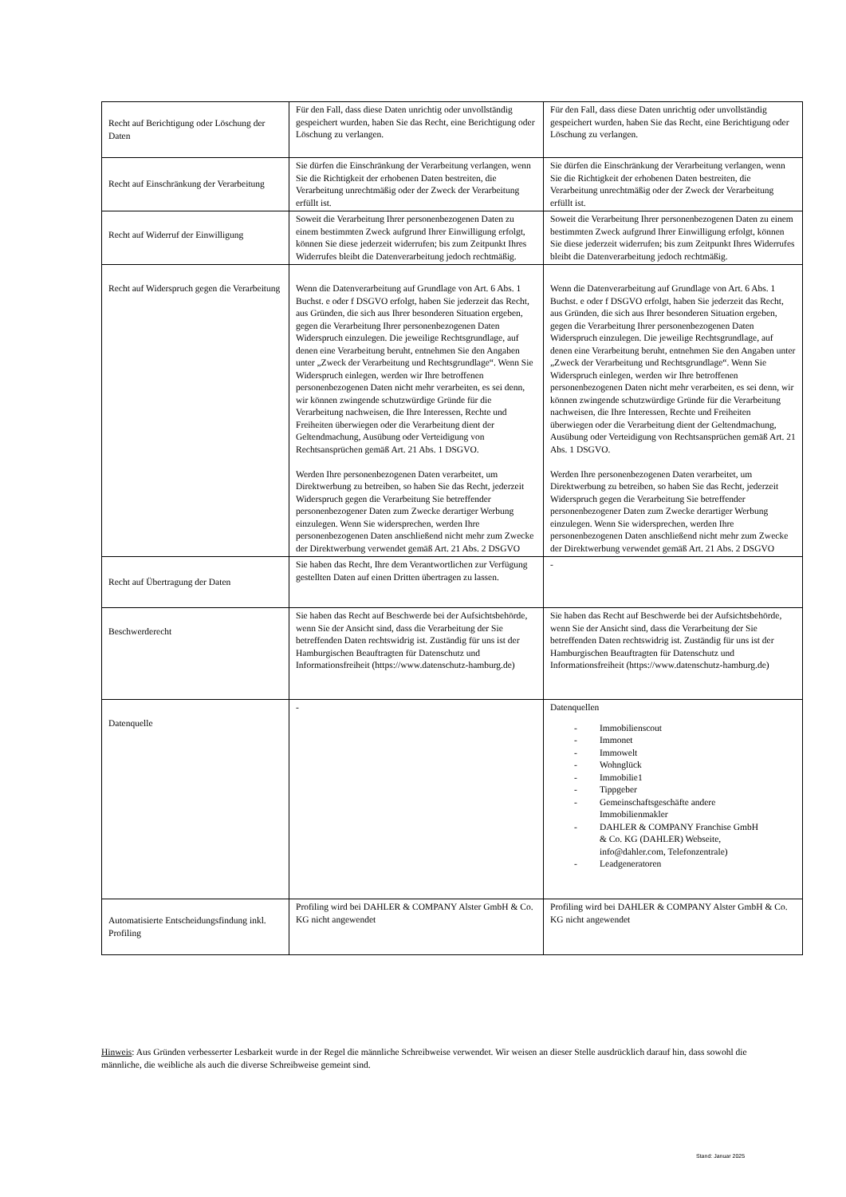| Recht auf Berichtigung oder Löschung der Daten | Für den Fall, dass diese Daten unrichtig oder unvollständig gespeichert wurden, haben Sie das Recht, eine Berichtigung oder Löschung zu verlangen. | Für den Fall, dass diese Daten unrichtig oder unvollständig gespeichert wurden, haben Sie das Recht, eine Berichtigung oder Löschung zu verlangen. |
| Recht auf Einschränkung der Verarbeitung | Sie dürfen die Einschränkung der Verarbeitung verlangen, wenn Sie die Richtigkeit der erhobenen Daten bestreiten, die Verarbeitung unrechtmäßig oder der Zweck der Verarbeitung erfüllt ist. | Sie dürfen die Einschränkung der Verarbeitung verlangen, wenn Sie die Richtigkeit der erhobenen Daten bestreiten, die Verarbeitung unrechtmäßig oder der Zweck der Verarbeitung erfüllt ist. |
| Recht auf Widerruf der Einwilligung | Soweit die Verarbeitung Ihrer personenbezogenen Daten zu einem bestimmten Zweck aufgrund Ihrer Einwilligung erfolgt, können Sie diese jederzeit widerrufen; bis zum Zeitpunkt Ihres Widerrufes bleibt die Datenverarbeitung jedoch rechtmäßig. | Soweit die Verarbeitung Ihrer personenbezogenen Daten zu einem bestimmten Zweck aufgrund Ihrer Einwilligung erfolgt, können Sie diese jederzeit widerrufen; bis zum Zeitpunkt Ihres Widerrufes bleibt die Datenverarbeitung jedoch rechtmäßig. |
| Recht auf Widerspruch gegen die Verarbeitung | Wenn die Datenverarbeitung auf Grundlage von Art. 6 Abs. 1 Buchst. e oder f DSGVO erfolgt, haben Sie jederzeit das Recht, aus Gründen, die sich aus Ihrer besonderen Situation ergeben, gegen die Verarbeitung Ihrer personenbezogenen Daten Widerspruch einzulegen. Die jeweilige Rechtsgrundlage, auf denen eine Verarbeitung beruht, entnehmen Sie den Angaben unter „Zweck der Verarbeitung und Rechtsgrundlage“. Wenn Sie Widerspruch einlegen, werden wir Ihre betroffenen personenbezogenen Daten nicht mehr verarbeiten, es sei denn, wir können zwingende schutzwürdige Gründe für die Verarbeitung nachweisen, die Ihre Interessen, Rechte und Freiheiten überwiegen oder die Verarbeitung dient der Geltendmachung, Ausübung oder Verteidigung von Rechtsansprüchen gemäß Art. 21 Abs. 1 DSGVO. Werden Ihre personenbezogenen Daten verarbeitet, um Direktwerbung zu betreiben, so haben Sie das Recht, jederzeit Widerspruch gegen die Verarbeitung Sie betreffender personenbezogener Daten zum Zwecke derartiger Werbung einzulegen. Wenn Sie widersprechen, werden Ihre personenbezogenen Daten anschließend nicht mehr zum Zwecke der Direktwerbung verwendet gemäß Art. 21 Abs. 2 DSGVO | Wenn die Datenverarbeitung auf Grundlage von Art. 6 Abs. 1 Buchst. e oder f DSGVO erfolgt, haben Sie jederzeit das Recht, aus Gründen, die sich aus Ihrer besonderen Situation ergeben, gegen die Verarbeitung Ihrer personenbezogenen Daten Widerspruch einzulegen. Die jeweilige Rechtsgrundlage, auf denen eine Verarbeitung beruht, entnehmen Sie den Angaben unter „Zweck der Verarbeitung und Rechtsgrundlage“. Wenn Sie Widerspruch einlegen, werden wir Ihre betroffenen personenbezogenen Daten nicht mehr verarbeiten, es sei denn, wir können zwingende schutzwürdige Gründe für die Verarbeitung nachweisen, die Ihre Interessen, Rechte und Freiheiten überwiegen oder die Verarbeitung dient der Geltendmachung, Ausübung oder Verteidigung von Rechtsansprüchen gemäß Art. 21 Abs. 1 DSGVO. Werden Ihre personenbezogenen Daten verarbeitet, um Direktwerbung zu betreiben, so haben Sie das Recht, jederzeit Widerspruch gegen die Verarbeitung Sie betreffender personenbezogener Daten zum Zwecke derartiger Werbung einzulegen. Wenn Sie widersprechen, werden Ihre personenbezogenen Daten anschließend nicht mehr zum Zwecke der Direktwerbung verwendet gemäß Art. 21 Abs. 2 DSGVO |
| Recht auf Übertragung der Daten | Sie haben das Recht, Ihre dem Verantwortlichen zur Verfügung gestellten Daten auf einen Dritten übertragen zu lassen. | - |
| Beschwerderecht | Sie haben das Recht auf Beschwerde bei der Aufsichtsbehörde, wenn Sie der Ansicht sind, dass die Verarbeitung der Sie betreffenden Daten rechtswidrig ist. Zuständig für uns ist der Hamburgischen Beauftragten für Datenschutz und Informationsfreiheit (https://www.datenschutz-hamburg.de) | Sie haben das Recht auf Beschwerde bei der Aufsichtsbehörde, wenn Sie der Ansicht sind, dass die Verarbeitung der Sie betreffenden Daten rechtswidrig ist. Zuständig für uns ist der Hamburgischen Beauftragten für Datenschutz und Informationsfreiheit (https://www.datenschutz-hamburg.de) |
| Datenquelle | - | Datenquellen - Immobilienscout - Immonet - Immowelt - Wohnglück - Immobilie1 - Tippgeber - Gemeinschaftsgeschäfte andere Immobilienmakler - DAHLER & COMPANY Franchise GmbH & Co. KG (DAHLER) Webseite, info@dahler.com, Telefonzentrale) - Leadgeneratoren |
| Automatisierte Entscheidungsfindung inkl. Profiling | Profiling wird bei DAHLER & COMPANY Alster GmbH & Co. KG nicht angewendet | Profiling wird bei DAHLER & COMPANY Alster GmbH & Co. KG nicht angewendet |
Hinweis: Aus Gründen verbesserter Lesbarkeit wurde in der Regel die männliche Schreibweise verwendet. Wir weisen an dieser Stelle ausdrücklich darauf hin, dass sowohl die männliche, die weibliche als auch die diverse Schreibweise gemeint sind.
Stand: Januar 2025